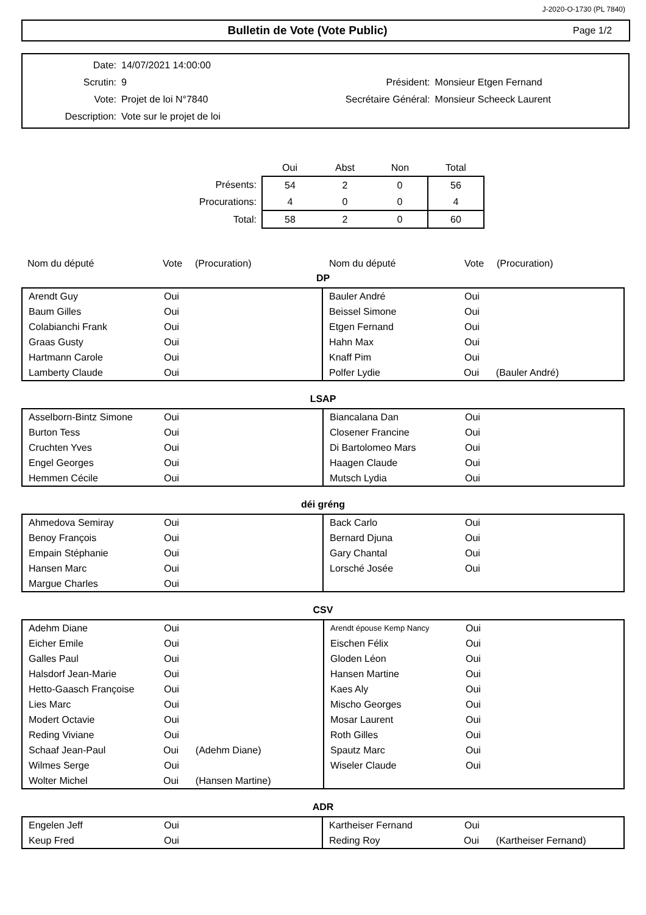J-2020-O-1730 (PL 7840)
Bulletin de Vote (Vote Public)
Page 1/2
| Date: | 14/07/2021 14:00:00 | | |
| Scrutin: | 9 | Président: | Monsieur Etgen Fernand |
| Vote: | Projet de loi N°7840 | Secrétaire Général: | Monsieur Scheeck Laurent |
| Description: | Vote sur le projet de loi | | |
| | Oui | Abst | Non | Total |
| --- | --- | --- | --- | --- |
| Présents: | 54 | 2 | 0 | 56 |
| Procurations: | 4 | 0 | 0 | 4 |
| Total: | 58 | 2 | 0 | 60 |
Nom du député Vote (Procuration) Nom du député Vote (Procuration)
DP
Arendt Guy Oui
Baum Gilles Oui
Colabianchi Frank Oui
Graas Gusty Oui
Hartmann Carole Oui
Lamberty Claude Oui
Bauler André Oui
Beissel Simone Oui
Etgen Fernand Oui
Hahn Max Oui
Knaff Pim Oui
Polfer Lydie Oui (Bauler André)
LSAP
Asselborn-Bintz Simone Oui
Burton Tess Oui
Cruchten Yves Oui
Engel Georges Oui
Hemmen Cécile Oui
Biancalana Dan Oui
Closener Francine Oui
Di Bartolomeo Mars Oui
Haagen Claude Oui
Mutsch Lydia Oui
déi gréng
Ahmedova Semiray Oui
Benoy François Oui
Empain Stéphanie Oui
Hansen Marc Oui
Margue Charles Oui
Back Carlo Oui
Bernard Djuna Oui
Gary Chantal Oui
Lorsché Josée Oui
CSV
Adehm Diane Oui
Eicher Emile Oui
Galles Paul Oui
Halsdorf Jean-Marie Oui
Hetto-Gaasch Françoise Oui
Lies Marc Oui
Modert Octavie Oui
Reding Viviane Oui
Schaaf Jean-Paul Oui (Adehm Diane)
Wilmes Serge Oui
Wolter Michel Oui (Hansen Martine)
Arendt épouse Kemp Nancy Oui
Eischen Félix Oui
Gloden Léon Oui
Hansen Martine Oui
Kaes Aly Oui
Mischo Georges Oui
Mosar Laurent Oui
Roth Gilles Oui
Spautz Marc Oui
Wiseler Claude Oui
ADR
Engelen Jeff Oui
Keup Fred Oui
Kartheiser Fernand Oui
Reding Roy Oui (Kartheiser Fernand)